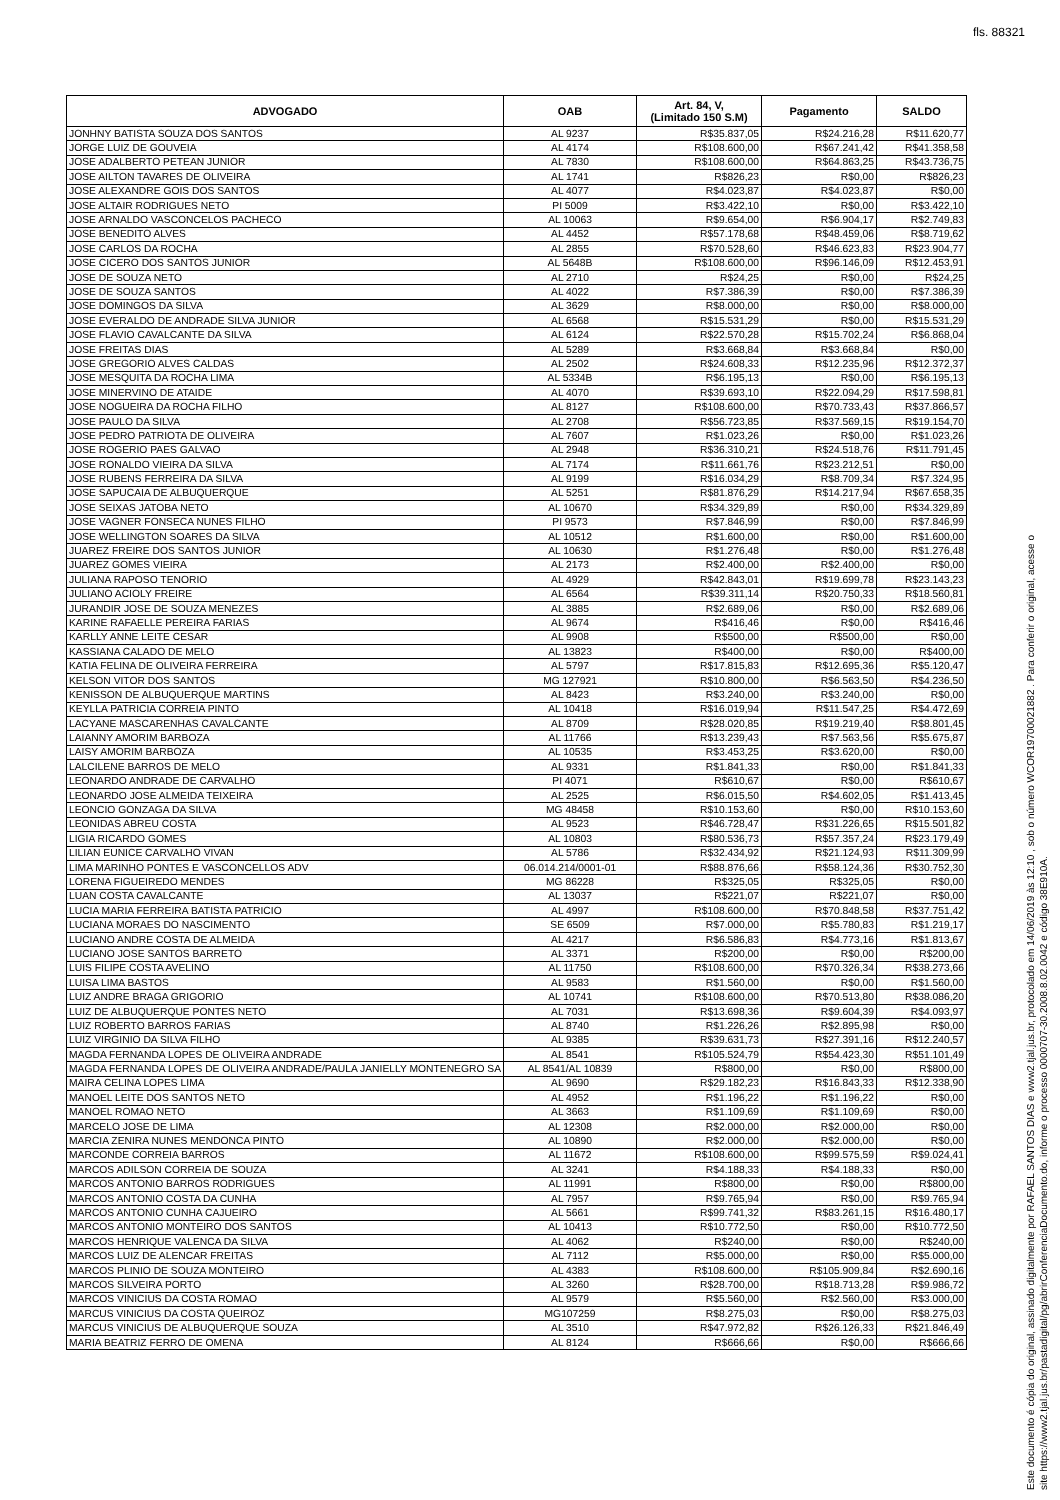fls. 88321
| ADVOGADO | OAB | Art. 84, V, (Limitado 150 S.M) | Pagamento | SALDO |
| --- | --- | --- | --- | --- |
| JONHNY BATISTA SOUZA DOS SANTOS | AL 9237 | R$35.837,05 | R$24.216,28 | R$11.620,77 |
| JORGE LUIZ DE GOUVEIA | AL 4174 | R$108.600,00 | R$67.241,42 | R$41.358,58 |
| JOSE ADALBERTO PETEAN JUNIOR | AL 7830 | R$108.600,00 | R$64.863,25 | R$43.736,75 |
| JOSE AILTON TAVARES DE OLIVEIRA | AL 1741 | R$826,23 | R$0,00 | R$826,23 |
| JOSE ALEXANDRE GOIS DOS SANTOS | AL 4077 | R$4.023,87 | R$4.023,87 | R$0,00 |
| JOSE ALTAIR RODRIGUES NETO | PI 5009 | R$3.422,10 | R$0,00 | R$3.422,10 |
| JOSE ARNALDO VASCONCELOS PACHECO | AL 10063 | R$9.654,00 | R$6.904,17 | R$2.749,83 |
| JOSE BENEDITO ALVES | AL 4452 | R$57.178,68 | R$48.459,06 | R$8.719,62 |
| JOSE CARLOS DA ROCHA | AL 2855 | R$70.528,60 | R$46.623,83 | R$23.904,77 |
| JOSE CICERO DOS SANTOS JUNIOR | AL 5648B | R$108.600,00 | R$96.146,09 | R$12.453,91 |
| JOSE DE SOUZA NETO | AL 2710 | R$24,25 | R$0,00 | R$24,25 |
| JOSE DE SOUZA SANTOS | AL 4022 | R$7.386,39 | R$0,00 | R$7.386,39 |
| JOSE DOMINGOS DA SILVA | AL 3629 | R$8.000,00 | R$0,00 | R$8.000,00 |
| JOSE EVERALDO DE ANDRADE SILVA JUNIOR | AL 6568 | R$15.531,29 | R$0,00 | R$15.531,29 |
| JOSE FLAVIO CAVALCANTE DA SILVA | AL 6124 | R$22.570,28 | R$15.702,24 | R$6.868,04 |
| JOSE FREITAS DIAS | AL 5289 | R$3.668,84 | R$3.668,84 | R$0,00 |
| JOSE GREGORIO ALVES CALDAS | AL 2502 | R$24.608,33 | R$12.235,96 | R$12.372,37 |
| JOSE MESQUITA DA ROCHA LIMA | AL 5334B | R$6.195,13 | R$0,00 | R$6.195,13 |
| JOSE MINERVINO DE ATAIDE | AL 4070 | R$39.693,10 | R$22.094,29 | R$17.598,81 |
| JOSE NOGUEIRA DA ROCHA FILHO | AL 8127 | R$108.600,00 | R$70.733,43 | R$37.866,57 |
| JOSE PAULO DA SILVA | AL 2708 | R$56.723,85 | R$37.569,15 | R$19.154,70 |
| JOSE PEDRO PATRIOTA DE OLIVEIRA | AL 7607 | R$1.023,26 | R$0,00 | R$1.023,26 |
| JOSE ROGERIO PAES GALVAO | AL 2948 | R$36.310,21 | R$24.518,76 | R$11.791,45 |
| JOSE RONALDO VIEIRA DA SILVA | AL 7174 | R$11.661,76 | R$23.212,51 | R$0,00 |
| JOSE RUBENS FERREIRA DA SILVA | AL 9199 | R$16.034,29 | R$8.709,34 | R$7.324,95 |
| JOSE SAPUCAIA DE ALBUQUERQUE | AL 5251 | R$81.876,29 | R$14.217,94 | R$67.658,35 |
| JOSE SEIXAS JATOBA NETO | AL 10670 | R$34.329,89 | R$0,00 | R$34.329,89 |
| JOSE VAGNER FONSECA NUNES FILHO | PI 9573 | R$7.846,99 | R$0,00 | R$7.846,99 |
| JOSE WELLINGTON SOARES DA SILVA | AL 10512 | R$1.600,00 | R$0,00 | R$1.600,00 |
| JUAREZ FREIRE DOS SANTOS JUNIOR | AL 10630 | R$1.276,48 | R$0,00 | R$1.276,48 |
| JUAREZ GOMES VIEIRA | AL 2173 | R$2.400,00 | R$2.400,00 | R$0,00 |
| JULIANA RAPOSO TENORIO | AL 4929 | R$42.843,01 | R$19.699,78 | R$23.143,23 |
| JULIANO ACIOLY FREIRE | AL 6564 | R$39.311,14 | R$20.750,33 | R$18.560,81 |
| JURANDIR JOSE DE SOUZA MENEZES | AL 3885 | R$2.689,06 | R$0,00 | R$2.689,06 |
| KARINE RAFAELLE PEREIRA FARIAS | AL 9674 | R$416,46 | R$0,00 | R$416,46 |
| KARLLY ANNE LEITE CESAR | AL 9908 | R$500,00 | R$500,00 | R$0,00 |
| KASSIANA CALADO DE MELO | AL 13823 | R$400,00 | R$0,00 | R$400,00 |
| KATIA FELINA DE OLIVEIRA FERREIRA | AL 5797 | R$17.815,83 | R$12.695,36 | R$5.120,47 |
| KELSON VITOR DOS SANTOS | MG 127921 | R$10.800,00 | R$6.563,50 | R$4.236,50 |
| KENISSON DE ALBUQUERQUE MARTINS | AL 8423 | R$3.240,00 | R$3.240,00 | R$0,00 |
| KEYLLA PATRICIA CORREIA PINTO | AL 10418 | R$16.019,94 | R$11.547,25 | R$4.472,69 |
| LACYANE MASCARENHAS CAVALCANTE | AL 8709 | R$28.020,85 | R$19.219,40 | R$8.801,45 |
| LAIANNY AMORIM BARBOZA | AL 11766 | R$13.239,43 | R$7.563,56 | R$5.675,87 |
| LAISY AMORIM BARBOZA | AL 10535 | R$3.453,25 | R$3.620,00 | R$0,00 |
| LALCILENE BARROS DE MELO | AL 9331 | R$1.841,33 | R$0,00 | R$1.841,33 |
| LEONARDO ANDRADE DE CARVALHO | PI 4071 | R$610,67 | R$0,00 | R$610,67 |
| LEONARDO JOSE ALMEIDA TEIXEIRA | AL 2525 | R$6.015,50 | R$4.602,05 | R$1.413,45 |
| LEONCIO GONZAGA DA SILVA | MG 48458 | R$10.153,60 | R$0,00 | R$10.153,60 |
| LEONIDAS ABREU COSTA | AL 9523 | R$46.728,47 | R$31.226,65 | R$15.501,82 |
| LIGIA RICARDO GOMES | AL 10803 | R$80.536,73 | R$57.357,24 | R$23.179,49 |
| LILIAN EUNICE CARVALHO VIVAN | AL 5786 | R$32.434,92 | R$21.124,93 | R$11.309,99 |
| LIMA MARINHO PONTES E VASCONCELLOS ADV | 06.014.214/0001-01 | R$88.876,66 | R$58.124,36 | R$30.752,30 |
| LORENA FIGUEIREDO MENDES | MG 86228 | R$325,05 | R$325,05 | R$0,00 |
| LUAN COSTA CAVALCANTE | AL 13037 | R$221,07 | R$221,07 | R$0,00 |
| LUCIA MARIA FERREIRA BATISTA PATRICIO | AL 4997 | R$108.600,00 | R$70.848,58 | R$37.751,42 |
| LUCIANA MORAES DO NASCIMENTO | SE 6509 | R$7.000,00 | R$5.780,83 | R$1.219,17 |
| LUCIANO ANDRE COSTA DE ALMEIDA | AL 4217 | R$6.586,83 | R$4.773,16 | R$1.813,67 |
| LUCIANO JOSE SANTOS BARRETO | AL 3371 | R$200,00 | R$0,00 | R$200,00 |
| LUIS FILIPE COSTA AVELINO | AL 11750 | R$108.600,00 | R$70.326,34 | R$38.273,66 |
| LUISA LIMA BASTOS | AL 9583 | R$1.560,00 | R$0,00 | R$1.560,00 |
| LUIZ ANDRE BRAGA GRIGORIO | AL 10741 | R$108.600,00 | R$70.513,80 | R$38.086,20 |
| LUIZ DE ALBUQUERQUE PONTES NETO | AL 7031 | R$13.698,36 | R$9.604,39 | R$4.093,97 |
| LUIZ ROBERTO BARROS FARIAS | AL 8740 | R$1.226,26 | R$2.895,98 | R$0,00 |
| LUIZ VIRGINIO DA SILVA FILHO | AL 9385 | R$39.631,73 | R$27.391,16 | R$12.240,57 |
| MAGDA FERNANDA LOPES DE OLIVEIRA ANDRADE | AL 8541 | R$105.524,79 | R$54.423,30 | R$51.101,49 |
| MAGDA FERNANDA LOPES DE OLIVEIRA ANDRADE/PAULA JANIELLY MONTENEGRO SA | AL 8541/AL 10839 | R$800,00 | R$0,00 | R$800,00 |
| MAIRA CELINA LOPES LIMA | AL 9690 | R$29.182,23 | R$16.843,33 | R$12.338,90 |
| MANOEL LEITE DOS SANTOS NETO | AL 4952 | R$1.196,22 | R$1.196,22 | R$0,00 |
| MANOEL ROMAO NETO | AL 3663 | R$1.109,69 | R$1.109,69 | R$0,00 |
| MARCELO JOSE DE LIMA | AL 12308 | R$2.000,00 | R$2.000,00 | R$0,00 |
| MARCIA ZENIRA NUNES MENDONCA PINTO | AL 10890 | R$2.000,00 | R$2.000,00 | R$0,00 |
| MARCONDE CORREIA BARROS | AL 11672 | R$108.600,00 | R$99.575,59 | R$9.024,41 |
| MARCOS ADILSON CORREIA DE SOUZA | AL 3241 | R$4.188,33 | R$4.188,33 | R$0,00 |
| MARCOS ANTONIO BARROS RODRIGUES | AL 11991 | R$800,00 | R$0,00 | R$800,00 |
| MARCOS ANTONIO COSTA DA CUNHA | AL 7957 | R$9.765,94 | R$0,00 | R$9.765,94 |
| MARCOS ANTONIO CUNHA CAJUEIRO | AL 5661 | R$99.741,32 | R$83.261,15 | R$16.480,17 |
| MARCOS ANTONIO MONTEIRO DOS SANTOS | AL 10413 | R$10.772,50 | R$0,00 | R$10.772,50 |
| MARCOS HENRIQUE VALENCA DA SILVA | AL 4062 | R$240,00 | R$0,00 | R$240,00 |
| MARCOS LUIZ DE ALENCAR FREITAS | AL 7112 | R$5.000,00 | R$0,00 | R$5.000,00 |
| MARCOS PLINIO DE SOUZA MONTEIRO | AL 4383 | R$108.600,00 | R$105.909,84 | R$2.690,16 |
| MARCOS SILVEIRA PORTO | AL 3260 | R$28.700,00 | R$18.713,28 | R$9.986,72 |
| MARCOS VINICIUS DA COSTA ROMAO | AL 9579 | R$5.560,00 | R$2.560,00 | R$3.000,00 |
| MARCUS VINICIUS DA COSTA QUEIROZ | MG107259 | R$8.275,03 | R$0,00 | R$8.275,03 |
| MARCUS VINICIUS DE ALBUQUERQUE SOUZA | AL 3510 | R$47.972,82 | R$26.126,33 | R$21.846,49 |
| MARIA BEATRIZ FERRO DE OMENA | AL 8124 | R$666,66 | R$0,00 | R$666,66 |
Este documento é cópia do original, assinado digitalmente por RAFAEL SANTOS DIAS e www2.tjal.jus.br, protocolado em 14/06/2019 às 12:10 , sob o número WCOR19700021882 . Para conferir o original, acesse o site https://www2.tjal.jus.br/pastadigital/pg/abrirConferenciaDocumento.do, informe o processo 0000707-30.2008.8.02.0042 e código 38E910A.